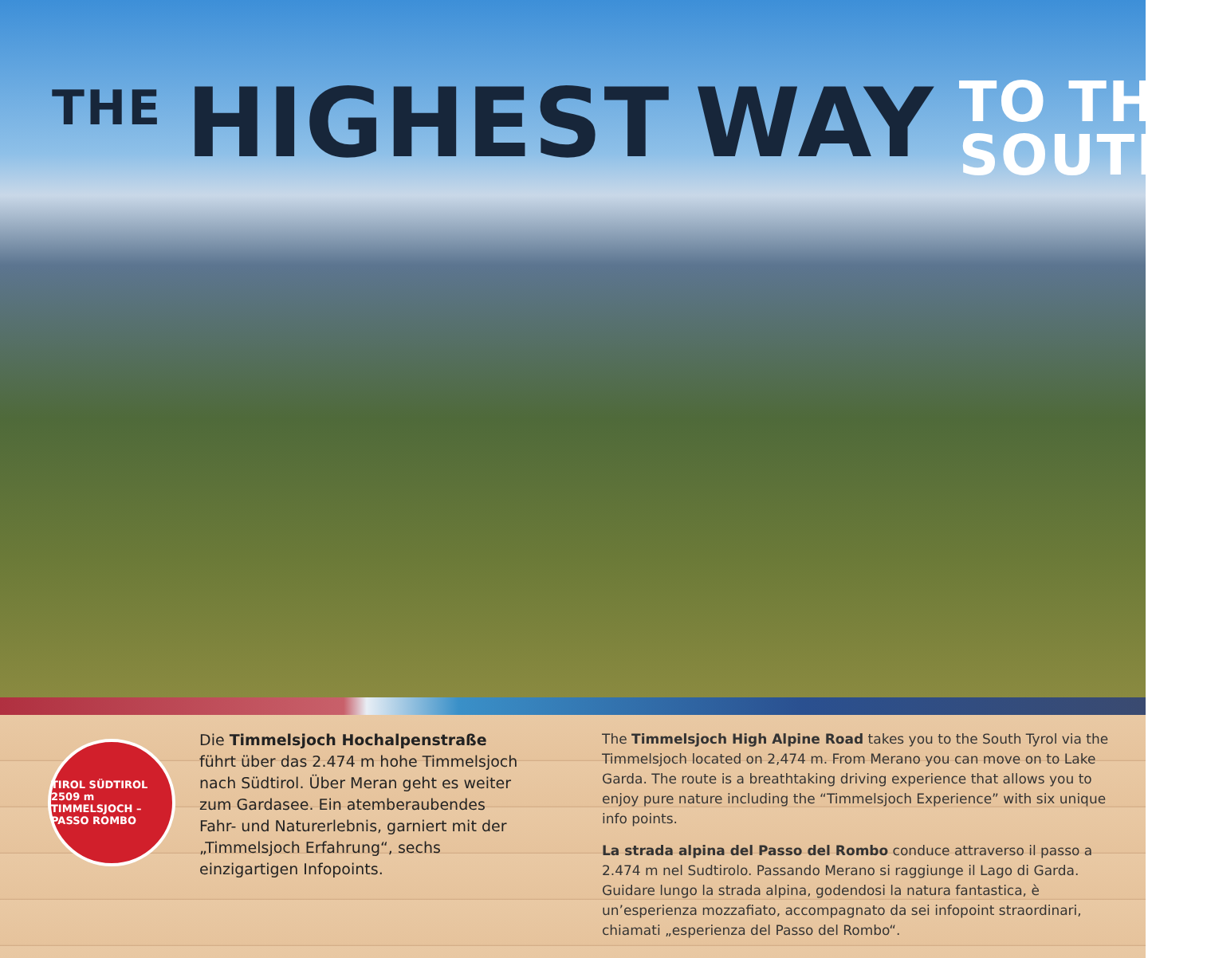THE HIGHEST WAY TO THE
SOUTH.
TIROL SÜDTIROL 2509 m TIMMELSJOCH – PASSO ROMBO
Die Timmelsjoch Hochalpenstraße führt über das 2.474 m hohe Timmelsjoch nach Südtirol. Über Meran geht es weiter zum Gardasee. Ein atemberaubendes Fahr- und Naturerlebnis, garniert mit der „Timmelsjoch Erfahrung“, sechs einzigartigen Infopoints.
The Timmelsjoch High Alpine Road takes you to the South Tyrol via the Timmelsjoch located on 2,474 m. From Merano you can move on to Lake Garda. The route is a breathtaking driving experience that allows you to enjoy pure nature including the “Timmelsjoch Experience” with six unique info points.
La strada alpina del Passo del Rombo conduce attraverso il passo a 2.474 m nel Sudtirolo. Passando Merano si raggiunge il Lago di Garda. Guidare lungo la strada alpina, godendosi la natura fantastica, è un’esperienza mozzafiato, accompagnato da sei infopoint straordinari, chiamati „esperienza del Passo del Rombo“.